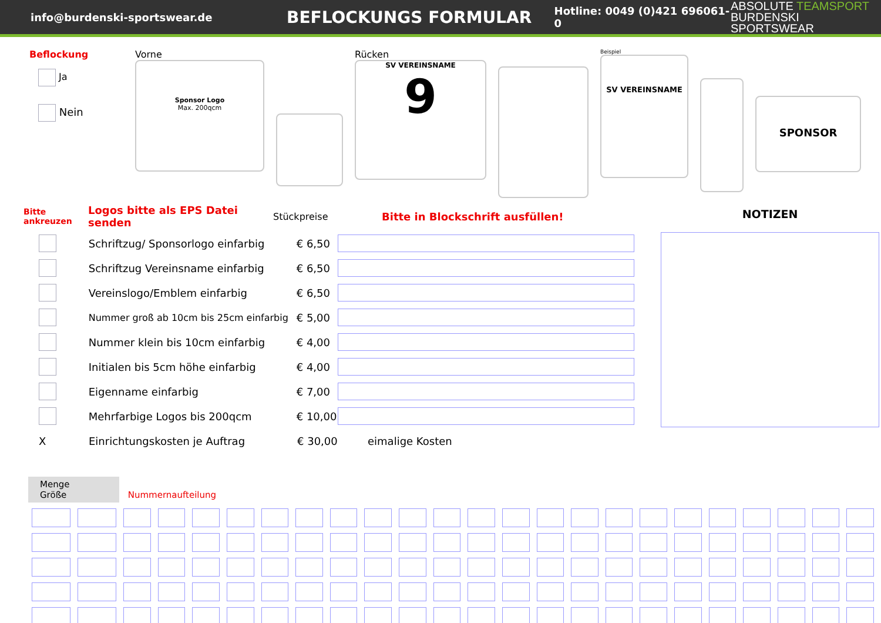info@burdenski-sportswear.de
BEFLOCKUNGS FORMULAR
Hotline: 0049 (0)421 696061-0
ABSOLUTE TEAMSPORT
BURDENSKI SPORTSWEAR
Beflockung
Ja
Nein
Vorne
Sponsor Logo
Max. 200qcm
Rücken
SV VEREINSNAME
9
Beispiel
SV VEREINSNAME
SPONSOR
Bitte
ankreuzen Logos bitte als EPS Datei senden Stückpreise Bitte in Blockschrift ausfüllen!
Schriftzug/ Sponsorlogo einfarbig € 6,50
Schriftzug Vereinsname einfarbig € 6,50
Vereinslogo/Emblem einfarbig € 6,50
Nummer groß ab 10cm bis 25cm einfarbig € 5,00
Nummer klein bis 10cm einfarbig € 4,00
Initialen bis 5cm höhe einfarbig € 4,00
Eigenname einfarbig € 7,00
Mehrfarbige Logos bis 200qcm € 10,00
X Einrichtungskosten je Auftrag € 30,00 eimalige Kosten
NOTIZEN
Menge Größe Nummernaufteilung